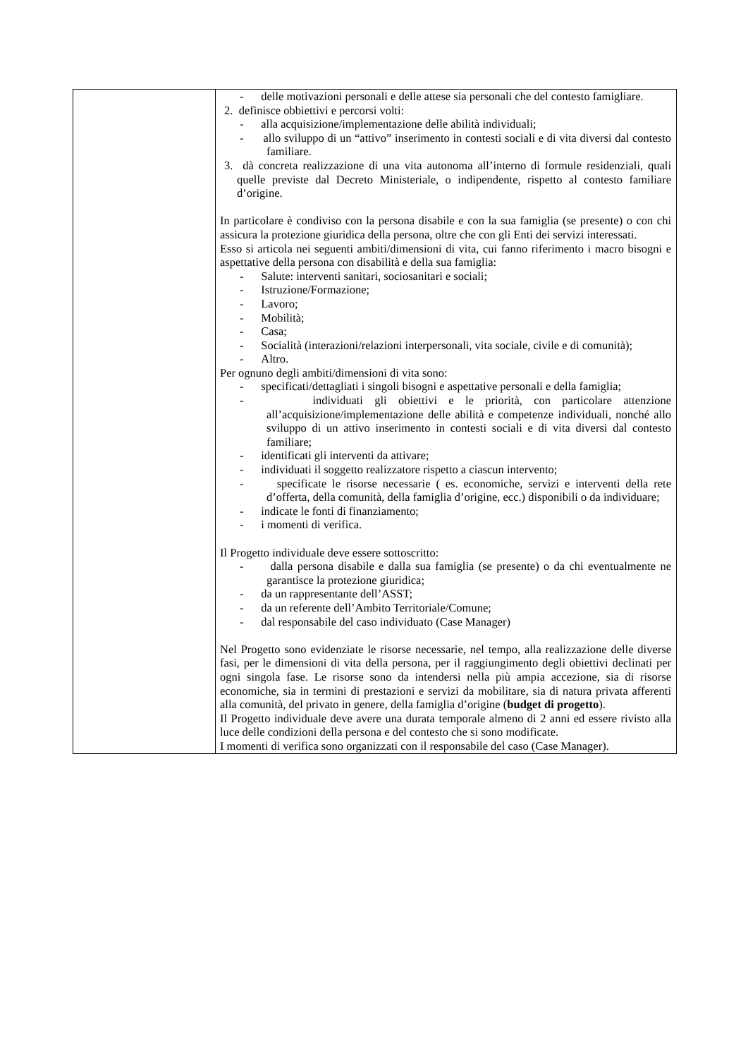| | - delle motivazioni personali e delle attese sia personali che del contesto famigliare. 2. definisce obbiettivi e percorsi volti: - alla acquisizione/implementazione delle abilità individuali; - allo sviluppo di un “attivo” inserimento in contesti sociali e di vita diversi dal contesto familiare. 3. dà concreta realizzazione di una vita autonoma all’interno di formule residenziali, quali quelle previste dal Decreto Ministeriale, o indipendente, rispetto al contesto familiare d’origine. In particolare è condiviso con la persona disabile e con la sua famiglia (se presente) o con chi assicura la protezione giuridica della persona, oltre che con gli Enti dei servizi interessati. Esso si articola nei seguenti ambiti/dimensioni di vita, cui fanno riferimento i macro bisogni e aspettative della persona con disabilità e della sua famiglia: - Salute: interventi sanitari, sociosanitari e sociali; - Istruzione/Formazione; - Lavoro; - Mobilità; - Casa; - Socialità (interazioni/relazioni interpersonali, vita sociale, civile e di comunità); - Altro. Per ognuno degli ambiti/dimensioni di vita sono: - specificati/dettagliati i singoli bisogni e aspettative personali e della famiglia; - individuati gli obiettivi e le priorità, con particolare attenzione all’acquisizione/implementazione delle abilità e competenze individuali, nonché allo sviluppo di un attivo inserimento in contesti sociali e di vita diversi dal contesto familiare; - identificati gli interventi da attivare; - individuati il soggetto realizzatore rispetto a ciascun intervento; - specificate le risorse necessarie ( es. economiche, servizi e interventi della rete d’offerta, della comunità, della famiglia d’origine, ecc.) disponibili o da individuare; - indicate le fonti di finanziamento; - i momenti di verifica. Il Progetto individuale deve essere sottoscritto: - dalla persona disabile e dalla sua famiglia (se presente) o da chi eventualmente ne garantisce la protezione giuridica; - da un rappresentante dell’ASST; - da un referente dell’Ambito Territoriale/Comune; - dal responsabile del caso individuato (Case Manager) Nel Progetto sono evidenziate le risorse necessarie, nel tempo, alla realizzazione delle diverse fasi, per le dimensioni di vita della persona, per il raggiungimento degli obiettivi declinati per ogni singola fase. Le risorse sono da intendersi nella più ampia accezione, sia di risorse economiche, sia in termini di prestazioni e servizi da mobilitare, sia di natura privata afferenti alla comunità, del privato in genere, della famiglia d’origine ( budget di progetto ). Il Progetto individuale deve avere una durata temporale almeno di 2 anni ed essere rivisto alla luce delle condizioni della persona e del contesto che si sono modificate. I momenti di verifica sono organizzati con il responsabile del caso (Case Manager). |